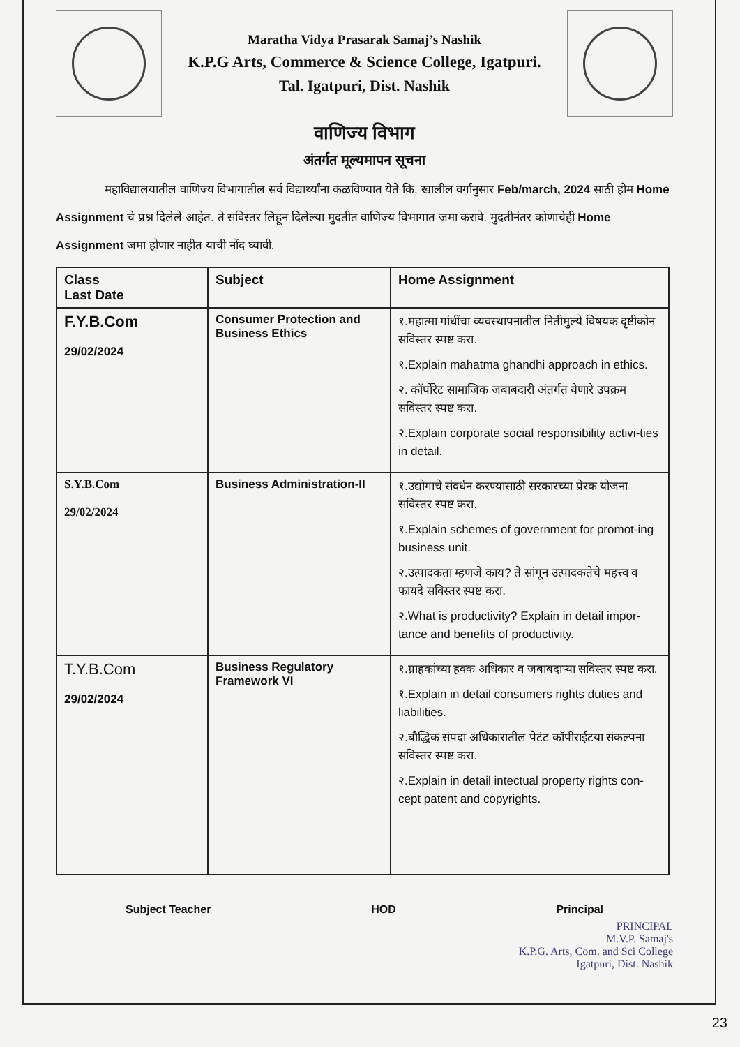Maratha Vidya Prasarak Samaj’s Nashik
K.P.G Arts, Commerce & Science College, Igatpuri.
Tal. Igatpuri, Dist. Nashik
वाणिज्य विभाग
अंतर्गत मूल्यमापन सूचना
महाविद्यालयातील वाणिज्य विभागातील सर्व विद्यार्थ्यांना कळविण्यात येते कि, खालील वर्गानुसार Feb/march, 2024 साठी होम Home Assignment चे प्रश्न दिलेले आहेत. ते सविस्तर लिहून दिलेल्या मुदतीत वाणिज्य विभागात जमा करावे. मुदतीनंतर कोणाचेही Home Assignment जमा होणार नाहीत याची नोंद घ्यावी.
| Class Last Date | Subject | Home Assignment |
| --- | --- | --- |
| F.Y.B.Com 29/02/2024 | Consumer Protection and Business Ethics | १.महात्मा गांधींचा व्यवस्थापनातील नितीमुल्ये विषयक दृष्टीकोन सविस्तर स्पष्ट करा. १.Explain mahatma ghandhi approach in ethics. २. कॉर्पोरेट सामाजिक जबाबदारी अंतर्गत येणारे उपक्रम सविस्तर स्पष्ट करा. २.Explain corporate social responsibility activi-ties in detail. |
| S.Y.B.Com 29/02/2024 | Business Administration-II | १.उद्योगाचे संवर्धन करण्यासाठी सरकारच्या प्रेरक योजना सविस्तर स्पष्ट करा. १.Explain schemes of government for promot-ing business unit. २.उत्पादकता म्हणजे काय? ते सांगून उत्पादकतेचे महत्त्व व फायदे सविस्तर स्पष्ट करा. २.What is productivity? Explain in detail impor-tance and benefits of productivity. |
| T.Y.B.Com 29/02/2024 | Business Regulatory Framework VI | १.ग्राहकांच्या हक्क अधिकार व जबाबदाऱ्या सविस्तर स्पष्ट करा. १.Explain in detail consumers rights duties and liabilities. २.बौद्धिक संपदा अधिकारातील पेटंट कॉपीराईटया संकल्पना सविस्तर स्पष्ट करा. २.Explain in detail intectual property rights con-cept patent and copyrights. |
Subject Teacher HOD Principal
PRINCIPAL
M.V.P. Samaj's
K.P.G. Arts, Com. and Sci College
Igatpuri, Dist. Nashik
23